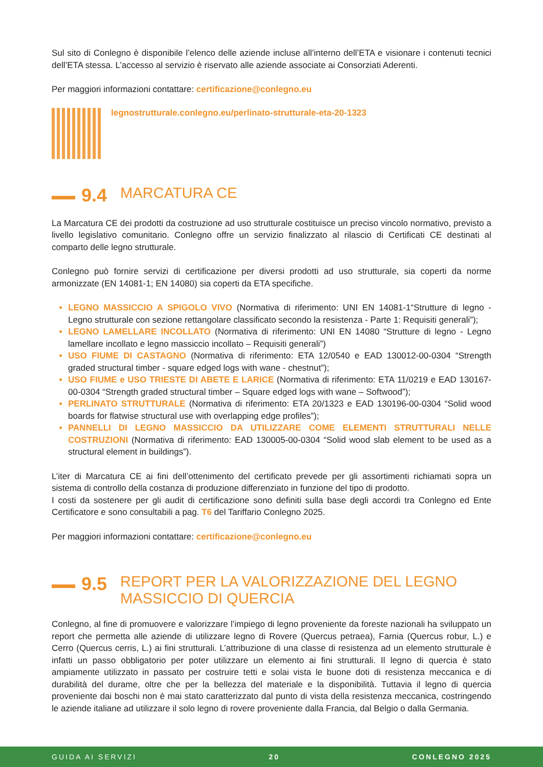Sul sito di Conlegno è disponibile l’elenco delle aziende incluse all’interno dell’ETA e visionare i contenuti tecnici dell’ETA stessa. L’accesso al servizio è riservato alle aziende associate ai Consorziati Aderenti.
Per maggiori informazioni contattare: certificazione@conlegno.eu
legnostrutturale.conlegno.eu/perlinato-strutturale-eta-20-1323
9.4 MARCATURA CE
La Marcatura CE dei prodotti da costruzione ad uso strutturale costituisce un preciso vincolo normativo, previsto a livello legislativo comunitario. Conlegno offre un servizio finalizzato al rilascio di Certificati CE destinati al comparto delle legno strutturale.
Conlegno può fornire servizi di certificazione per diversi prodotti ad uso strutturale, sia coperti da norme armonizzate (EN 14081-1; EN 14080) sia coperti da ETA specifiche.
LEGNO MASSICCIO A SPIGOLO VIVO (Normativa di riferimento: UNI EN 14081-1“Strutture di legno - Legno strutturale con sezione rettangolare classificato secondo la resistenza - Parte 1: Requisiti generali”);
LEGNO LAMELLARE INCOLLATO (Normativa di riferimento: UNI EN 14080 “Strutture di legno - Legno lamellare incollato e legno massiccio incollato – Requisiti generali”)
USO FIUME DI CASTAGNO (Normativa di riferimento: ETA 12/0540 e EAD 130012-00-0304 “Strength graded structural timber - square edged logs with wane - chestnut”);
USO FIUME e USO TRIESTE DI ABETE E LARICE (Normativa di riferimento: ETA 11/0219 e EAD 130167-00-0304 “Strength graded structural timber – Square edged logs with wane – Softwood”);
PERLINATO STRUTTURALE (Normativa di riferimento: ETA 20/1323 e EAD 130196-00-0304 “Solid wood boards for flatwise structural use with overlapping edge profiles”);
PANNELLI DI LEGNO MASSICCIO DA UTILIZZARE COME ELEMENTI STRUTTURALI NELLE COSTRUZIONI (Normativa di riferimento: EAD 130005-00-0304 “Solid wood slab element to be used as a structural element in buildings”).
L’iter di Marcatura CE ai fini dell’ottenimento del certificato prevede per gli assortimenti richiamati sopra un sistema di controllo della costanza di produzione differenziato in funzione del tipo di prodotto.
I costi da sostenere per gli audit di certificazione sono definiti sulla base degli accordi tra Conlegno ed Ente Certificatore e sono consultabili a pag. T6 del Tariffario Conlegno 2025.
Per maggiori informazioni contattare: certificazione@conlegno.eu
9.5 REPORT PER LA VALORIZZAZIONE DEL LEGNO MASSICCIO DI QUERCIA
Conlegno, al fine di promuovere e valorizzare l’impiego di legno proveniente da foreste nazionali ha sviluppato un report che permetta alle aziende di utilizzare legno di Rovere (Quercus petraea), Farnia (Quercus robur, L.) e Cerro (Quercus cerris, L.) ai fini strutturali. L’attribuzione di una classe di resistenza ad un elemento strutturale è infatti un passo obbligatorio per poter utilizzare un elemento ai fini strutturali. Il legno di quercia è stato ampiamente utilizzato in passato per costruire tetti e solai vista le buone doti di resistenza meccanica e di durabilità del durame, oltre che per la bellezza del materiale e la disponibilità. Tuttavia il legno di quercia proveniente dai boschi non è mai stato caratterizzato dal punto di vista della resistenza meccanica, costringendo le aziende italiane ad utilizzare il solo legno di rovere proveniente dalla Francia, dal Belgio o dalla Germania.
GUIDA AI SERVIZI 20 CONLEGNO 2025